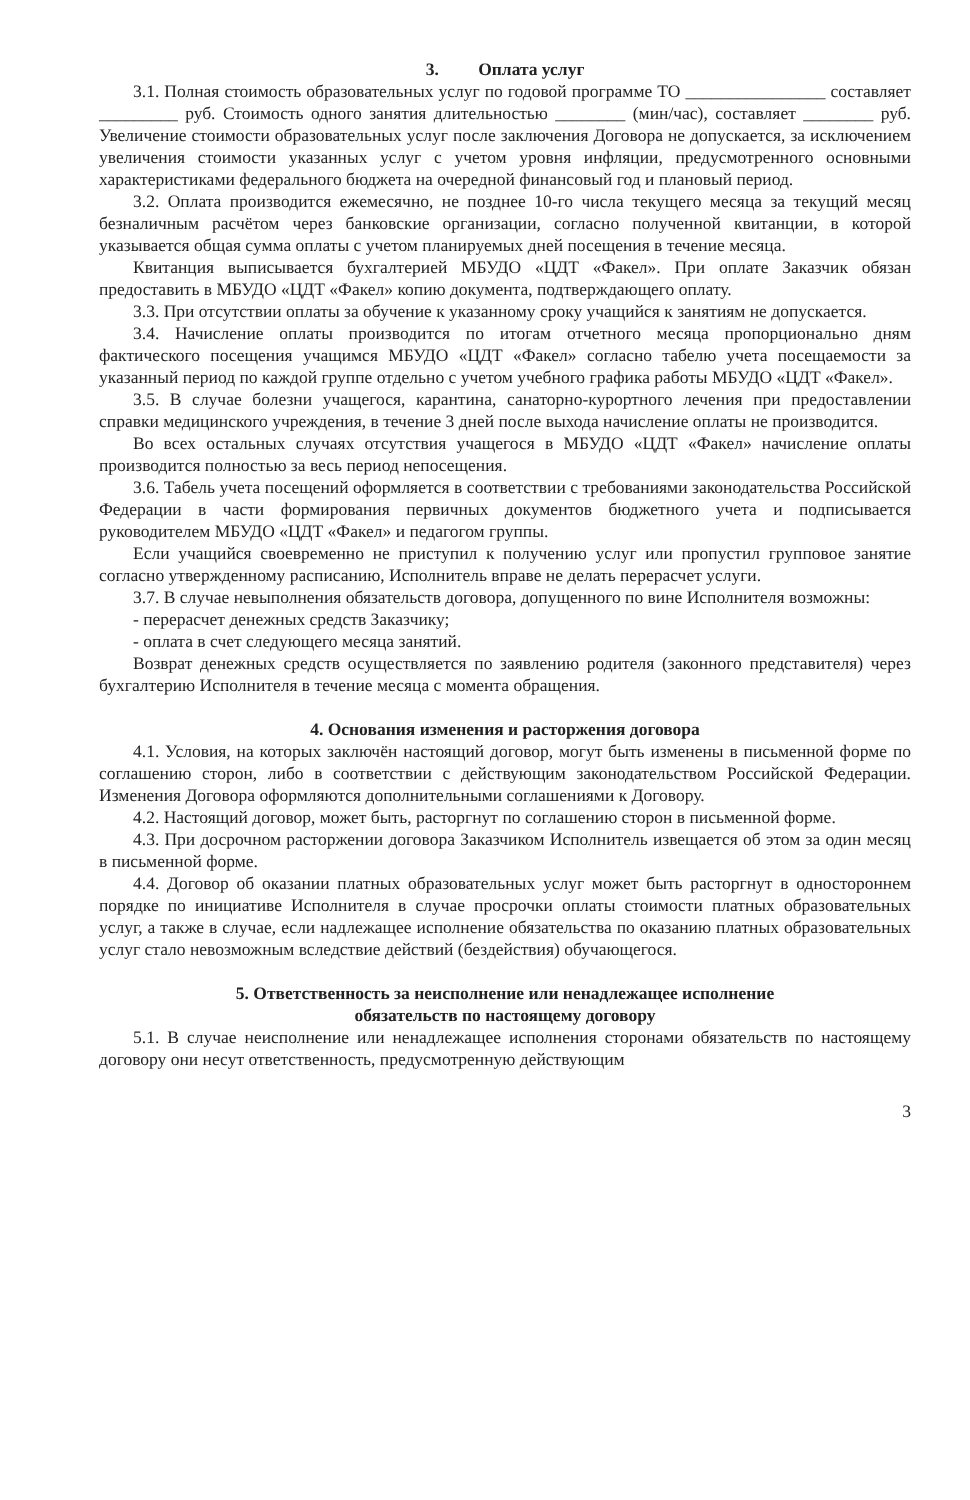3. Оплата услуг
3.1. Полная стоимость образовательных услуг по годовой программе ТО ________________ составляет _________ руб. Стоимость одного занятия длительностью ________ (мин/час), составляет ________ руб. Увеличение стоимости образовательных услуг после заключения Договора не допускается, за исключением увеличения стоимости указанных услуг с учетом уровня инфляции, предусмотренного основными характеристиками федерального бюджета на очередной финансовый год и плановый период.
3.2. Оплата производится ежемесячно, не позднее 10-го числа текущего месяца за текущий месяц безналичным расчётом через банковские организации, согласно полученной квитанции, в которой указывается общая сумма оплаты с учетом планируемых дней посещения в течение месяца.
Квитанция выписывается бухгалтерией МБУДО «ЦДТ «Факел». При оплате Заказчик обязан предоставить в МБУДО «ЦДТ «Факел» копию документа, подтверждающего оплату.
3.3. При отсутствии оплаты за обучение к указанному сроку учащийся к занятиям не допускается.
3.4. Начисление оплаты производится по итогам отчетного месяца пропорционально дням фактического посещения учащимся МБУДО «ЦДТ «Факел» согласно табелю учета посещаемости за указанный период по каждой группе отдельно с учетом учебного графика работы МБУДО «ЦДТ «Факел».
3.5. В случае болезни учащегося, карантина, санаторно-курортного лечения при предоставлении справки медицинского учреждения, в течение 3 дней после выхода начисление оплаты не производится.
Во всех остальных случаях отсутствия учащегося в МБУДО «ЦДТ «Факел» начисление оплаты производится полностью за весь период непосещения.
3.6. Табель учета посещений оформляется в соответствии с требованиями законодательства Российской Федерации в части формирования первичных документов бюджетного учета и подписывается руководителем МБУДО «ЦДТ «Факел» и педагогом группы.
Если учащийся своевременно не приступил к получению услуг или пропустил групповое занятие согласно утвержденному расписанию, Исполнитель вправе не делать перерасчет услуги.
3.7. В случае невыполнения обязательств договора, допущенного по вине Исполнителя возможны:
- перерасчет денежных средств Заказчику;
- оплата в счет следующего месяца занятий.
Возврат денежных средств осуществляется по заявлению родителя (законного представителя) через бухгалтерию Исполнителя в течение месяца с момента обращения.
4. Основания изменения и расторжения договора
4.1. Условия, на которых заключён настоящий договор, могут быть изменены в письменной форме по соглашению сторон, либо в соответствии с действующим законодательством Российской Федерации. Изменения Договора оформляются дополнительными соглашениями к Договору.
4.2. Настоящий договор, может быть, расторгнут по соглашению сторон в письменной форме.
4.3. При досрочном расторжении договора Заказчиком Исполнитель извещается об этом за один месяц в письменной форме.
4.4. Договор об оказании платных образовательных услуг может быть расторгнут в одностороннем порядке по инициативе Исполнителя в случае просрочки оплаты стоимости платных образовательных услуг, а также в случае, если надлежащее исполнение обязательства по оказанию платных образовательных услуг стало невозможным вследствие действий (бездействия) обучающегося.
5. Ответственность за неисполнение или ненадлежащее исполнение
обязательств по настоящему договору
5.1. В случае неисполнение или ненадлежащее исполнения сторонами обязательств по настоящему договору они несут ответственность, предусмотренную действующим
3